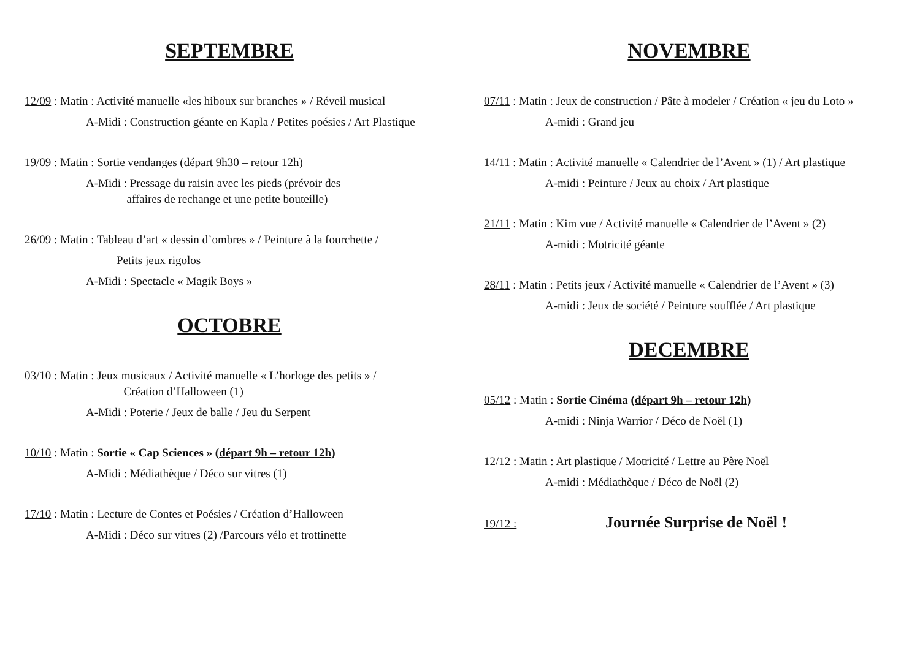SEPTEMBRE
12/09 : Matin : Activité manuelle «les hiboux sur branches » / Réveil musical
A-Midi : Construction géante en Kapla / Petites poésies / Art Plastique
19/09 : Matin : Sortie vendanges (départ 9h30 – retour 12h)
A-Midi : Pressage du raisin avec les pieds (prévoir des
affaires de rechange et une petite bouteille)
26/09 : Matin : Tableau d’art « dessin d’ombres » / Peinture à la fourchette /
Petits jeux rigolos
A-Midi : Spectacle « Magik Boys »
OCTOBRE
03/10 : Matin : Jeux musicaux / Activité manuelle « L’horloge des petits » /
Création d’Halloween (1)
A-Midi : Poterie / Jeux de balle / Jeu du Serpent
10/10 : Matin : Sortie « Cap Sciences » (départ 9h – retour 12h)
A-Midi : Médiathèque / Déco sur vitres (1)
17/10 : Matin : Lecture de Contes et Poésies / Création d’Halloween
A-Midi : Déco sur vitres (2) /Parcours vélo et trottinette
NOVEMBRE
07/11 : Matin : Jeux de construction / Pâte à modeler / Création « jeu du Loto »
A-midi : Grand jeu
14/11 : Matin : Activité manuelle « Calendrier de l’Avent » (1) / Art plastique
A-midi : Peinture / Jeux au choix / Art plastique
21/11 : Matin : Kim vue / Activité manuelle « Calendrier de l’Avent » (2)
A-midi : Motricité géante
28/11 : Matin : Petits jeux / Activité manuelle « Calendrier de l’Avent » (3)
A-midi : Jeux de société / Peinture soufflée / Art plastique
DECEMBRE
05/12 : Matin : Sortie Cinéma (départ 9h – retour 12h)
A-midi : Ninja Warrior / Déco de Noël (1)
12/12 : Matin : Art plastique / Motricité / Lettre au Père Noël
A-midi : Médiathèque / Déco de Noël (2)
19/12 : Journée Surprise de Noël !